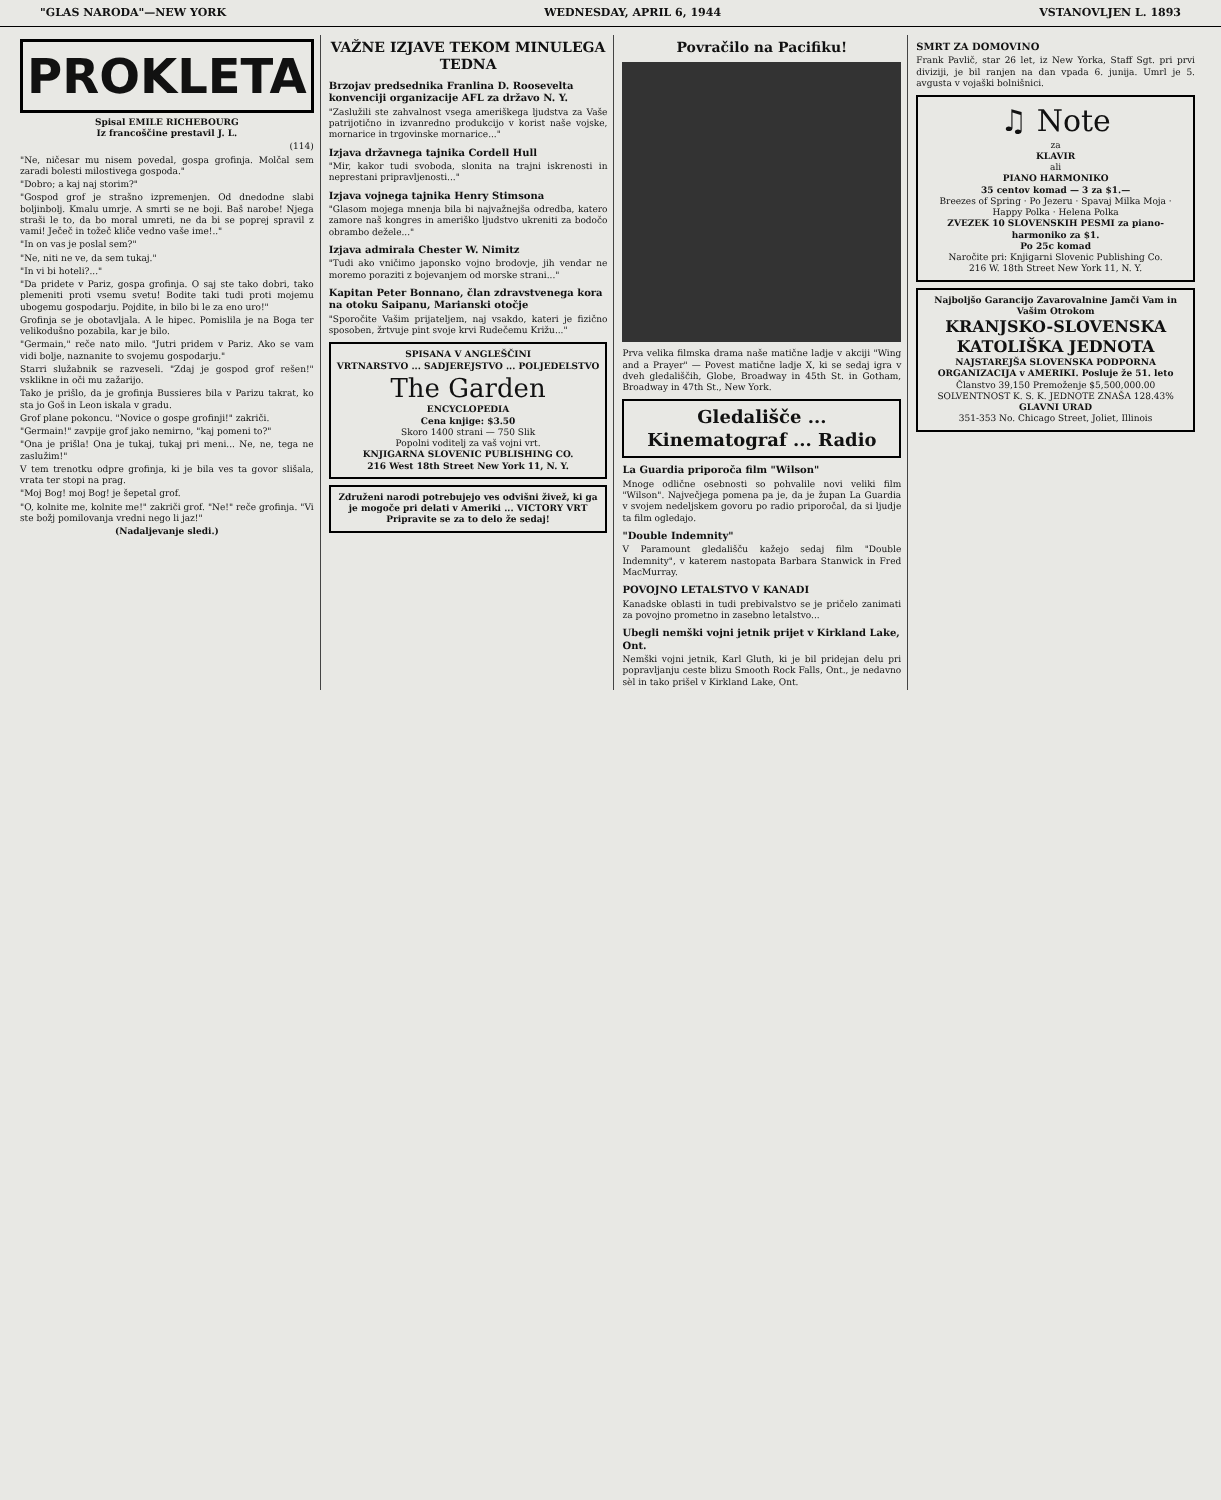"GLAS NARODA"—NEW YORK WEDNESDAY, APRIL 6, 1944 VSTANOVLJEN L. 1893
PROKLETA
Spisal EMILE RICHEBOURG
Iz francoščine prestavil J. L.
(114)
"Ne, ničesar mu nisem povedal, gospa grofinja. Molčal sem zaradi bolesti milostivega gospoda."
"Dobro; a kaj naj storim?"
"Gospod grof je strašno izpremenjen. Od dnedodne slabi boljinbolj. Kmalu umrje. A smrti se ne boji. Baš narobe! Njega straši le to, da bo moral umreti, ne da bi se poprej spravil z vami! Ječeč in tožeč kliče vedno vaše ime!.."
"In on vas je poslal sem?"
"Ne, niti ne ve, da sem tukaj."
"In vi bi hoteli?..."
"Da pridete v Pariz, gospa grofinja. O saj ste tako dobri, tako plemeniti proti vsemu svetu! Bodite taki tudi proti mojemu ubogemu gospodarju. Pojdite, in bilo bi le za eno uro!"
Grofinja se je obotavljala. A le hipec. Pomislila je na Boga ter velikodušno pozabila, kar je bilo.
"Germain," reče nato milo. "Jutri pridem v Pariz. Ako se vam vidi bolje, naznanite to svojemu gospodarju."
Starri služabnik se razveseli. "Zdaj je gospod grof rešen!" vsklikne in oči mu zažarijo.
Tako je prišlo, da je grofinja Bussieres bila v Parizu takrat, ko sta jo Goš in Leon iskala v gradu.
Grof plane pokoncu. "Novice o gospe grofinji!" zakriči.
"Germain!" zavpije grof jako nemirno, "kaj pomeni to?"
"Ona je prišla! Ona je tukaj, tukaj pri meni... Ne, ne, tega ne zaslužim!"
V tem trenotku odpre grofinja, ki je bila ves ta govor slišala, vrata ter stopi na prag.
"Moj Bog! moj Bog! je šepetal grof.
"O, kolnite me, kolnite me!" zakriči grof. "Ne!" reče grofinja. "Vi ste božj pomilovanja vredni nego li jaz!"
(Nadaljevanje sledi.)
VAŽNE IZJAVE TEKOM MINULEGA TEDNA
Brzojav predsednika Franlina D. Roosevelta konvenciji organizacije AFL za državo N. Y.
"Zaslužili ste zahvalnost vsega ameriškega ljudstva za Vaše patrijotično in izvanredno produkcijo v korist naše vojske, mornarice in trgovinske mornarice..."
Izjava državnega tajnika Cordell Hull
"Mir, kakor tudi svoboda, slonita na trajni iskrenosti in neprestani pripravljenosti..."
Izjava vojnega tajnika Henry Stimsona
"Glasom mojega mnenja bila bi najvažnejša odredba, katero zamore naš kongres in ameriško ljudstvo ukreniti za bodočo obrambo dežele..."
Izjava admirala Chester W. Nimitz
"Tudi ako vničimo japonsko vojno brodovje, jih vendar ne moremo poraziti z bojevanjem od morske strani..."
Kapitan Peter Bonnano, član zdravstvenega kora na otoku Saipanu, Marianski otočje
"Sporočite Vašim prijateljem, naj vsakdo, kateri je fizično sposoben, žrtvuje pint svoje krvi Rudečemu Križu..."
SPISANA V ANGLEŠČINI
VRTNARSTVO ... SADJEREJSTVO ... POLJEDELSTVO
The Garden
ENCYCLOPEDIA
Cena knjige: $3.50
Skoro 1400 strani — 750 Slik
Popolni voditelj za vaš vojni vrt.
KNJIGARNA SLOVENIC PUBLISHING CO.
216 West 18th Street New York 11, N. Y.
Združeni narodi potrebujejo ves odvišni živež, ki ga je mogoče pri delati v Ameriki ... VICTORY VRT
Pripravite se za to delo že sedaj!
Povračilo na Pacifiku!
Prva velika filmska drama naše matične ladje v akciji "Wing and a Prayer" — Povest matične ladje X, ki se sedaj igra v dveh gledališčih, Globe, Broadway in 45th St. in Gotham, Broadway in 47th St., New York.
Gledališče ... Kinematograf ... Radio
La Guardia priporoča film "Wilson"
Mnoge odlične osebnosti so pohvalile novi veliki film "Wilson". Največjega pomena pa je, da je župan La Guardia v svojem nedeljskem govoru po radio priporočal, da si ljudje ta film ogledajo.
"Double Indemnity"
V Paramount gledališču kažejo sedaj film "Double Indemnity", v katerem nastopata Barbara Stanwick in Fred MacMurray.
POVOJNO LETALSTVO V KANADI
Kanadske oblasti in tudi prebivalstvo se je pričelo zanimati za povojno prometno in zasebno letalstvo...
Ubegli nemški vojni jetnik prijet v Kirkland Lake, Ont.
Nemški vojni jetnik, Karl Gluth, ki je bil pridejan delu pri popravljanju ceste blizu Smooth Rock Falls, Ont., je nedavno sèl in tako prišel v Kirkland Lake, Ont.
SMRT ZA DOMOVINO
Frank Pavlič, star 26 let, iz New Yorka, Staff Sgt. pri prvi diviziji, je bil ranjen na dan vpada 6. junija. Umrl je 5. avgusta v vojaški bolnišnici.
♫ Note
za
KLAVIR
ali
PIANO HARMONIKO
35 centov komad — 3 za $1.—
Breezes of Spring · Po Jezeru · Spavaj Milka Moja · Happy Polka · Helena Polka
ZVEZEK 10 SLOVENSKIH PESMI za piano-harmoniko za $1.
Po 25c komad
Naročite pri: Knjigarni Slovenic Publishing Co.
216 W. 18th Street New York 11, N. Y.
Najboljšo Garancijo Zavarovalnine Jamči Vam in Vašim Otrokom
KRANJSKO-SLOVENSKA KATOLIŠKA JEDNOTA
NAJSTAREJŠA SLOVENSKA PODPORNA ORGANIZACIJA v AMERIKI. Posluje že 51. leto
Članstvo 39,150 Premoženje $5,500,000.00
SOLVENTNOST K. S. K. JEDNOTE ZNAŠA 128.43%
GLAVNI URAD
351-353 No. Chicago Street, Joliet, Illinois